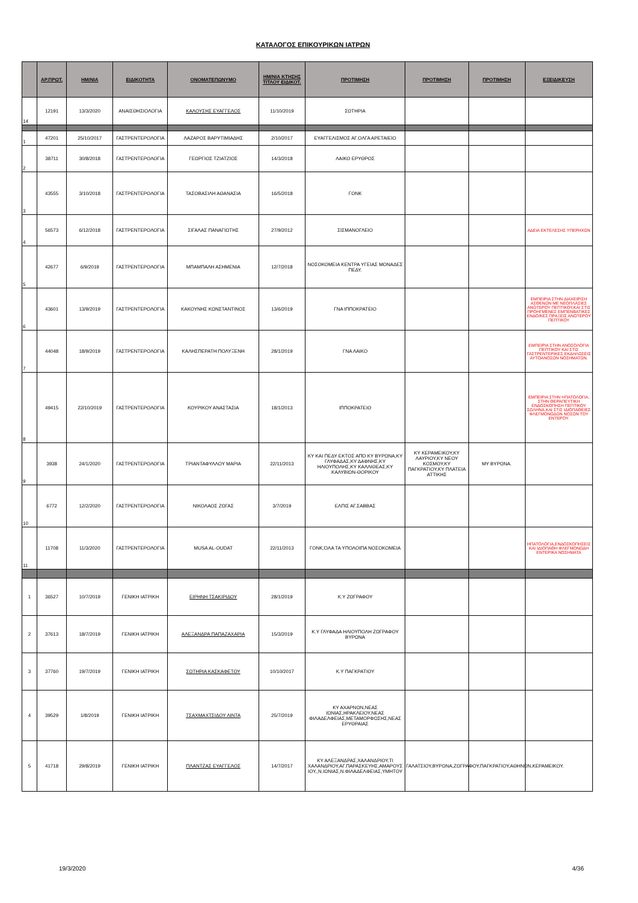ΚΑΤΑΛΟΓΟΣ ΕΠΙΚΟΥΡΙΚΩΝ ΙΑΤΡΩΝ
| | ΑΡ.ΠΡΩΤ. | ΗΜ/ΝΙΑ | ΕΙΔΙΚΟΤΗΤΑ | ΟΝΟΜΑΤΕΠΩΝΥΜΟ | ΗΜ/ΝΙΑ ΚΤΗΣΗΣ ΤΙΤΛΟΥ ΕΙΔΙΚΟΤ. | ΠΡΟΤΙΜΗΣΗ | ΠΡΟΤΙΜΗΣΗ | ΠΡΟΤΙΜΗΣΗ | ΕΞΕΙΔΙΚΕΥΣΗ |
| --- | --- | --- | --- | --- | --- | --- | --- | --- | --- |
| 14 | 12191 | 13/3/2020 | ΑΝΑΙΣΘΗΣΙΟΛΟΓΙΑ | ΚΑΛΟΥΣΗΣ ΕΥΑΓΓΕΛΟΣ | 11/10/2019 | ΣΩΤΗΡΙΑ | | | |
| 1 | 47201 | 25/10/2017 | ΓΑΣΤΡΕΝΤΕΡΟΛΟΓΙΑ | ΛΑΖΑΡΟΣ ΒΑΡΥΤΙΜΙΑΔΗΣ | 2/10/2017 | ΕΥΑΓΓΕΛΙΣΜΟΣ ΑΓ.ΟΛΓΑ ΑΡΕΤΑΙΕΙΟ | | | |
| 2 | 38711 | 30/8/2018 | ΓΑΣΤΡΕΝΤΕΡΟΛΟΓΙΑ | ΓΕΩΡΓΙΟΣ ΤΖΙΑΤΖΙΟΣ | 14/3/2018 | ΛΑΙΚΟ ΕΡΥΘΡΟΣ | | | |
| 3 | 43555 | 3/10/2018 | ΓΑΣΤΡΕΝΤΕΡΟΛΟΓΙΑ | ΤΑΣΟΒΑΣΙΛΗ ΑΘΑΝΑΣΙΑ | 16/5/2018 | ΓΟΝΚ | | | |
| 4 | 56573 | 6/12/2018 | ΓΑΣΤΡΕΝΤΕΡΟΛΟΓΙΑ | ΣΙΓΑΛΑΣ ΠΑΝΑΓΙΩΤΗΣ | 27/9/2012 | ΣΙΣΜΑΝΟΓΛΕΙΟ | | | ΑΔΕΙΑ ΕΚΤΕΛΕΣΗΣ ΥΠΕΡΗΧΩΝ |
| 5 | 42677 | 6/9/2019 | ΓΑΣΤΡΕΝΤΕΡΟΛΟΓΙΑ | ΜΠΑΜΠΑΛΗ ΑΣΗΜΕΝΙΑ | 12/7/2018 | ΝΟΣΟΚΟΜΕΙΑ ΚΕΝΤΡΑ ΥΓΕΙΑΣ ΜΟΝΑΔΕΣ ΠΕΔΥ. | | | |
| 6 | 43601 | 13/9/2019 | ΓΑΣΤΡΕΝΤΕΡΟΛΟΓΙΑ | ΚΑΚΟΥΝΗΣ ΚΩΝΣΤΑΝΤΙΝΟΣ | 13/6/2019 | ΓΝΑ ΙΠΠΟΚΡΑΤΕΙΟ | | | ΕΜΠΕΙΡΙΑ ΣΤΗΝ ΔΙΑΧΕΙΡΙΣΗ ΑΣΘΕΝΩΝ ΜΕ ΝΕΟΠΛΑΣΙΕΣ ΑΝΩΤΕΡΟΥ ΠΕΠΤΙΚΟΥ,ΚΑΙ ΣΤΙΣ ΠΡΟΗΓΜΕΝΕΣ ΕΜΠΕΝΒΑΤΙΚΕΣ ΕΝΔΟ/ΚΕΣ ΠΡΑΞΕΙΣ ΑΝΩΤΕΡΟΥ ΠΕΠΤΙΚΟΥ |
| 7 | 44048 | 18/9/2019 | ΓΑΣΤΡΕΝΤΕΡΟΛΟΓΙΑ | ΚΑΛΗΣΠΕΡΑΤΗ ΠΟΛΥΞΕΝΗ | 28/1/2019 | ΓΝΑ ΛΑΙΚΟ | | | ΕΜΠΕΙΡΙΑ ΣΤΗΝ ΑΝΟΣΟΛΟΓΙΑ ΠΕΠΤΙΚΟΥ ΚΑΙ ΣΤΙΣ ΓΑΣΤΡΕΝΤΕΡΙΚΕΣ ΕΚΔΗΛΩΣΕΙΣ ΑΥΤΟΑΝΟΣΩΝ ΝΟΣΗΜΑΤΩΝ. |
| 8 | 49415 | 22/10/2019 | ΓΑΣΤΡΕΝΤΕΡΟΛΟΓΙΑ | ΚΟΥΡΙΚΟΥ ΑΝΑΣΤΑΣΙΑ | 18/1/2013 | ΙΠΠΟΚΡΑΤΕΙΟ | | | ΕΜΠΕΙΡΙΑ ΣΤΗΝ ΗΠΑΤΟΛΟΓΙΑ, ΣΤΗΝ ΘΕΡΑΠΕΥΤΙΚΗ ΕΝΔΟΣΚΟΠΗΣΗ ΠΕΠΤΙΚΟΥ ΣΩΛΗΝΑ,ΚΑΙ ΣΤΙΣ ΙΔΙΟΠΑΘΕΙΕΣ ΦΛΕΓΜΟΝΩΔΩΝ ΝΟΣΩΝ ΤΟΥ ΕΝΤΕΡΟΥ. |
| 9 | 3938 | 24/1/2020 | ΓΑΣΤΡΕΝΤΕΡΟΛΟΓΙΑ | ΤΡΙΑΝΤΑΦΥΛΛΟΥ ΜΑΡΙΑ | 22/11/2013 | ΚΥ ΚΑΙ ΠΕΔΥ ΕΚΤΟΣ ΑΠΌ ΚΥ ΒΥΡΩΝΑ,ΚΥ ΓΛΥΦΑΔΑΣ,ΚΥ ΔΑΦΝΗΣ,ΚΥ ΗΛΙΟΥΠΟΛΗΣ,ΚΥ ΚΑΛΛΙΘΕΑΣ,ΚΥ ΚΑΛΥΒΙΩΝ-ΘΟΡΙΚΟΥ | ΚΥ ΚΕΡΑΜΕΙΚΟΥ,ΚΥ ΛΑΥΡΙΟΥ,ΚΥ ΝΕΟΥ ΚΟΣΜΟΥ,ΚΥ ΠΑΓΚΡΑΤΙΟΥ,ΚΥ ΠΛΑΤΕΙΑ ΑΤΤΙΚΗΣ | ΜΥ ΒΥΡΩΝΑ. | |
| 10 | 6772 | 12/2/2020 | ΓΑΣΤΡΕΝΤΕΡΟΛΟΓΙΑ | ΝΙΚΟΛΑΟΣ ΖΩΓΑΣ | 3/7/2019 | ΕΛΠΙΣ ΑΓ.ΣΑΒΒΑΣ | | | |
| 11 | 11708 | 11/3/2020 | ΓΑΣΤΡΕΝΤΕΡΟΛΟΓΙΑ | MUSA AL-OUDAT | 22/11/2013 | ΓΟΝΚ,ΌΛΑ ΤΑ ΥΠΟΛΟΙΠΑ ΝΟΣΟΚΟΜΕΙΑ | | | ΗΠΑΤΟΛΟΓΙΑ,ΕΝΔΟΣΚΟΠΗΣΕΙΣ ΚΑΙ ΙΔΙΟΠΑΘΗ ΦΛΕΓΜΟΝΩΔΗ ΕΝΤΕΡΙΚΑ ΝΟΣΗΜΑΤΑ |
| 1 | 36527 | 10/7/2019 | ΓΕΝΙΚΗ ΙΑΤΡΙΚΗ | ΕΙΡΗΝΗ ΤΣΑΚΙΡΙΔΟΥ | 28/1/2019 | Κ.Υ ΖΩΓΡΑΦΟΥ | | | |
| 2 | 37613 | 18/7/2019 | ΓΕΝΙΚΗ ΙΑΤΡΙΚΗ | ΑΛΕΞΑΝΔΡΑ ΠΑΠΑΖΑΧΑΡΙΑ | 15/3/2019 | Κ.Υ ΓΛΥΦΑΔΑ ΗΛΙΟΥΠΟΛΗ ΖΩΓΡΑΦΟΥ ΒΥΡΩΝΑ | | | |
| 3 | 37760 | 19/7/2019 | ΓΕΝΙΚΗ ΙΑΤΡΙΚΗ | ΣΩΤΗΡΙΑ ΚΑΣΚΑΦΕΤΟΥ | 10/10/2017 | Κ.Υ ΠΑΓΚΡΑΤΙΟΥ | | | |
| 4 | 39529 | 1/8/2019 | ΓΕΝΙΚΗ ΙΑΤΡΙΚΗ | ΤΣΑΧΜΑΧΤΣΙΔΟΥ ΛΙΝΤΑ | 25/7/2019 | ΚΥ ΑΧΑΡΝΩΝ,ΝΕΑΣ ΙΩΝΙΑΣ,ΗΡΑΚΛΕΙΟΥ,ΝΕΑΣ ΦΙΛΑΔΕΛΦΕΙΑΣ,ΜΕΤΑΜΟΡΦΩΣΗΣ,ΝΕΑΣ ΕΡΥΘΡΑΙΑΣ | | | |
| 5 | 41718 | 29/8/2019 | ΓΕΝΙΚΗ ΙΑΤΡΙΚΗ | ΠΛΑΝΤΖΑΣ ΕΥΑΓΓΕΛΟΣ | 14/7/2017 | ΚΥ ΑΛΕΞΑΝΔΡΑΣ,ΧΑΛΑΝΔΡΙΟΥ,ΤΙ ΧΑΛΑΝΔΡΙΟΥ,ΑΓ.ΠΑΡΑΣΚΕΥΗΣ,ΑΜΑΡΟΥΣ ΙΟΥ,,Ν.ΙΩΝΙΑΣ,Ν.ΦΙΛΑΔΕΛΦΕΙΑΣ,ΥΜΗΤΟΥ | ΓΑΛΑΤΣΙΟΥ,ΒΥΡΩΝΑ,ΖΩΓΡΑΦΟΥ,ΠΑΓΚΡΑΤΙΟΥ,ΑΘΗΝΩΝ,ΚΕΡΑΜΕΙΚΟΥ. | | |
19/3/2020 4/36